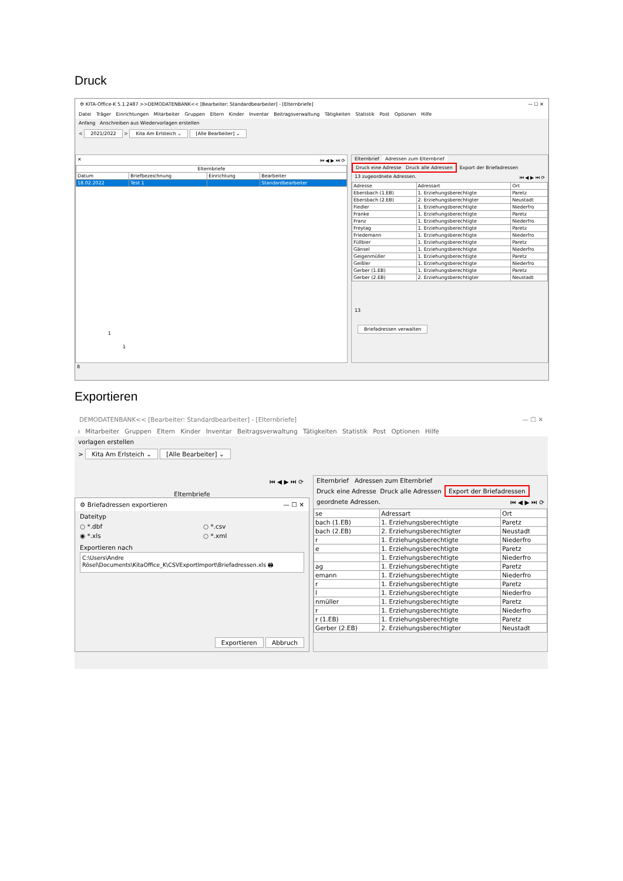Druck
⚙ KITA-Office-K 5.1.2487 >>DEMODATENBANK<< [Bearbeiter: Standardbearbeiter] - [Elternbriefe] — ☐ ✕
Datei Träger Einrichtungen Mitarbeiter Gruppen Eltern Kinder Inventar Beitragsverwaltung Tätigkeiten Statistik Post Optionen Hilfe
Anfang Anschreiben aus Wiedervorlagen erstellen
< 2021/2022 > Kita Am Erlsteich ⌄ [Alle Bearbeiter] ⌄
✕ ⏮ ◀ ▶ ⏭ ⟳
| Elternbriefe | | | |
| --- | --- | --- | --- |
| Datum | Briefbezeichnung | Einrichtung | Bearbeiter |
| 18.02.2022 | Test 1 | | Standardbearbeiter |
1
1
Elternbrief Adressen zum Elternbrief
Druck eine Adresse Druck alle Adressen Export der Briefadressen
13 zugeordnete Adressen. ⏮ ◀ ▶ ⏭ ⟳
| Adresse | Adressart | Ort |
| --- | --- | --- |
| Ebersbach (1.EB) | 1. Erziehungsberechtigte | Paretz |
| Ebersbach (2.EB) | 2. Erziehungsberechtigter | Neustadt |
| Fiedler | 1. Erziehungsberechtigte | Niederfro |
| Franke | 1. Erziehungsberechtigte | Paretz |
| Franz | 1. Erziehungsberechtigte | Niederfro |
| Freytag | 1. Erziehungsberechtigte | Paretz |
| Friedemann | 1. Erziehungsberechtigte | Niederfro |
| Füllbier | 1. Erziehungsberechtigte | Paretz |
| Gänsel | 1. Erziehungsberechtigte | Niederfro |
| Geigenmüller | 1. Erziehungsberechtigte | Paretz |
| Geißler | 1. Erziehungsberechtigte | Niederfro |
| Gerber (1.EB) | 1. Erziehungsberechtigte | Paretz |
| Gerber (2.EB) | 2. Erziehungsberechtigter | Neustadt |
13
Briefadressen verwalten
8
Exportieren
DEMODATENBANK<< [Bearbeiter: Standardbearbeiter] - [Elternbriefe] — ☐ ✕
ı Mitarbeiter Gruppen Eltern Kinder Inventar Beitragsverwaltung Tätigkeiten Statistik Post Optionen Hilfe
vorlagen erstellen
> Kita Am Erlsteich ⌄ [Alle Bearbeiter] ⌄
⏮ ◀ ▶ ⏭ ⟳
Elternbriefe
⚙ Briefadressen exportieren — ☐ ✕
Dateityp
○ *.dbf ○ *.csv
◉ *.xls ○ *.xml
Exportieren nach
C:\Users\Andre Rösel\Documents\KitaOffice_K\CSVExportImport\Briefadressen.xls 🖨
Exportieren Abbruch
Elternbrief Adressen zum Elternbrief
Druck eine Adresse Druck alle Adressen Export der Briefadressen
geordnete Adressen. ⏮ ◀ ▶ ⏭ ⟳
| se | Adressart | Ort |
| --- | --- | --- |
| bach (1.EB) | 1. Erziehungsberechtigte | Paretz |
| bach (2.EB) | 2. Erziehungsberechtigter | Neustadt |
| r | 1. Erziehungsberechtigte | Niederfro |
| e | 1. Erziehungsberechtigte | Paretz |
| | 1. Erziehungsberechtigte | Niederfro |
| ag | 1. Erziehungsberechtigte | Paretz |
| emann | 1. Erziehungsberechtigte | Niederfro |
| r | 1. Erziehungsberechtigte | Paretz |
| l | 1. Erziehungsberechtigte | Niederfro |
| nmüller | 1. Erziehungsberechtigte | Paretz |
| r | 1. Erziehungsberechtigte | Niederfro |
| r (1.EB) | 1. Erziehungsberechtigte | Paretz |
| Gerber (2.EB) | 2. Erziehungsberechtigter | Neustadt |